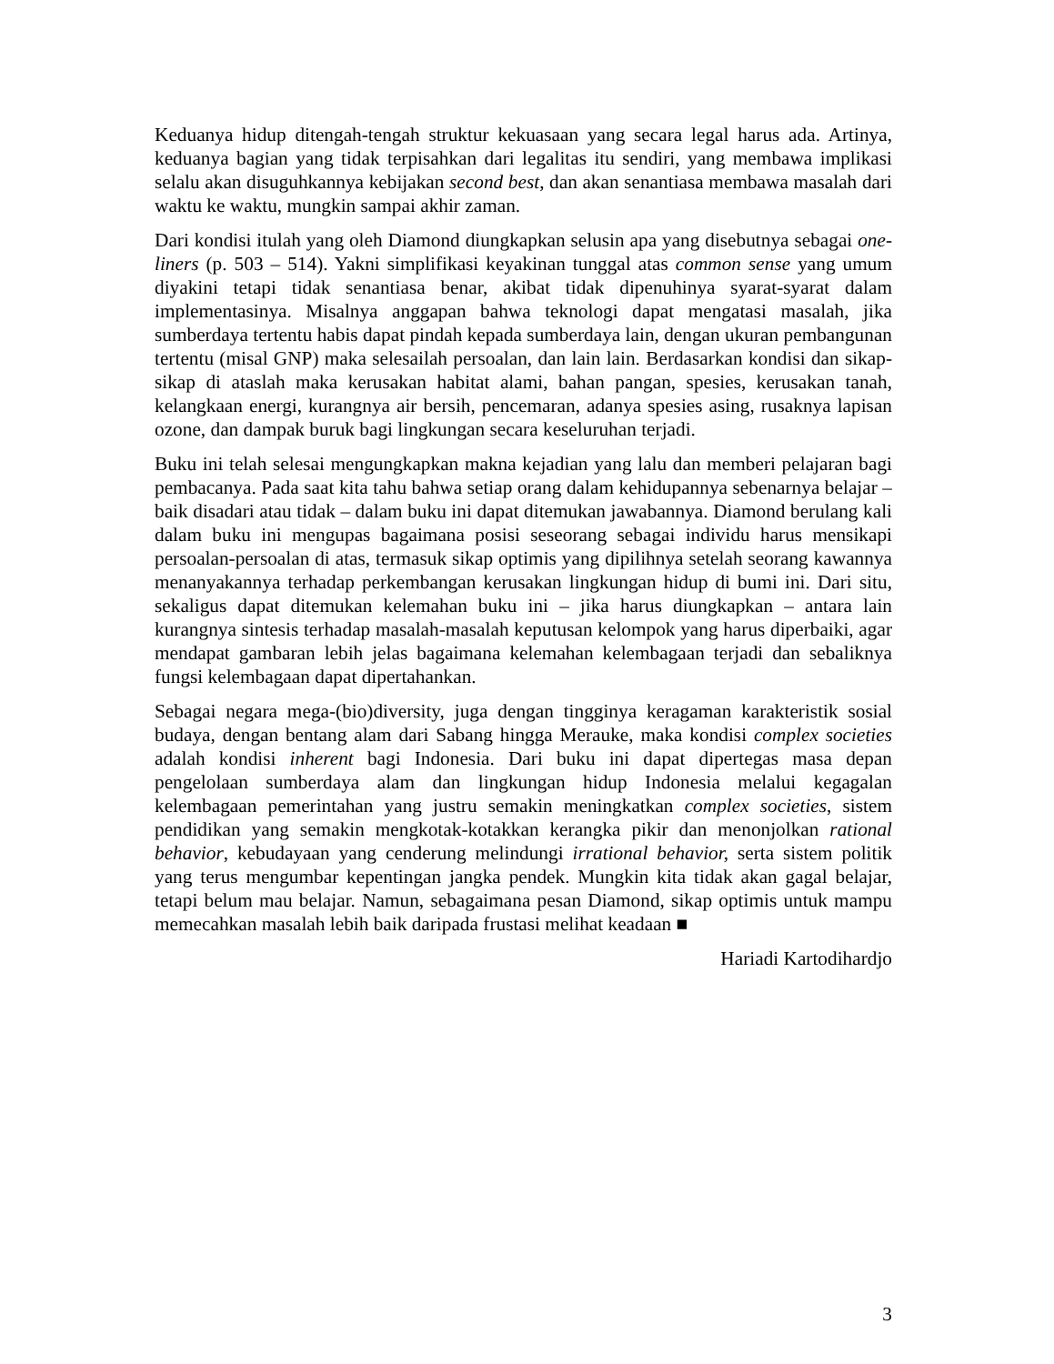Keduanya hidup ditengah-tengah struktur kekuasaan yang secara legal harus ada. Artinya, keduanya bagian yang tidak terpisahkan dari legalitas itu sendiri, yang membawa implikasi selalu akan disuguhkannya kebijakan second best, dan akan senantiasa membawa masalah dari waktu ke waktu, mungkin sampai akhir zaman.
Dari kondisi itulah yang oleh Diamond diungkapkan selusin apa yang disebutnya sebagai one-liners (p. 503 – 514). Yakni simplifikasi keyakinan tunggal atas common sense yang umum diyakini tetapi tidak senantiasa benar, akibat tidak dipenuhinya syarat-syarat dalam implementasinya. Misalnya anggapan bahwa teknologi dapat mengatasi masalah, jika sumberdaya tertentu habis dapat pindah kepada sumberdaya lain, dengan ukuran pembangunan tertentu (misal GNP) maka selesailah persoalan, dan lain lain. Berdasarkan kondisi dan sikap-sikap di ataslah maka kerusakan habitat alami, bahan pangan, spesies, kerusakan tanah, kelangkaan energi, kurangnya air bersih, pencemaran, adanya spesies asing, rusaknya lapisan ozone, dan dampak buruk bagi lingkungan secara keseluruhan terjadi.
Buku ini telah selesai mengungkapkan makna kejadian yang lalu dan memberi pelajaran bagi pembacanya. Pada saat kita tahu bahwa setiap orang dalam kehidupannya sebenarnya belajar – baik disadari atau tidak – dalam buku ini dapat ditemukan jawabannya. Diamond berulang kali dalam buku ini mengupas bagaimana posisi seseorang sebagai individu harus mensikapi persoalan-persoalan di atas, termasuk sikap optimis yang dipilihnya setelah seorang kawannya menanyakannya terhadap perkembangan kerusakan lingkungan hidup di bumi ini. Dari situ, sekaligus dapat ditemukan kelemahan buku ini – jika harus diungkapkan – antara lain kurangnya sintesis terhadap masalah-masalah keputusan kelompok yang harus diperbaiki, agar mendapat gambaran lebih jelas bagaimana kelemahan kelembagaan terjadi dan sebaliknya fungsi kelembagaan dapat dipertahankan.
Sebagai negara mega-(bio)diversity, juga dengan tingginya keragaman karakteristik sosial budaya, dengan bentang alam dari Sabang hingga Merauke, maka kondisi complex societies adalah kondisi inherent bagi Indonesia. Dari buku ini dapat dipertegas masa depan pengelolaan sumberdaya alam dan lingkungan hidup Indonesia melalui kegagalan kelembagaan pemerintahan yang justru semakin meningkatkan complex societies, sistem pendidikan yang semakin mengkotak-kotakkan kerangka pikir dan menonjolkan rational behavior, kebudayaan yang cenderung melindungi irrational behavior, serta sistem politik yang terus mengumbar kepentingan jangka pendek. Mungkin kita tidak akan gagal belajar, tetapi belum mau belajar. Namun, sebagaimana pesan Diamond, sikap optimis untuk mampu memecahkan masalah lebih baik daripada frustasi melihat keadaan ■
Hariadi Kartodihardjo
3